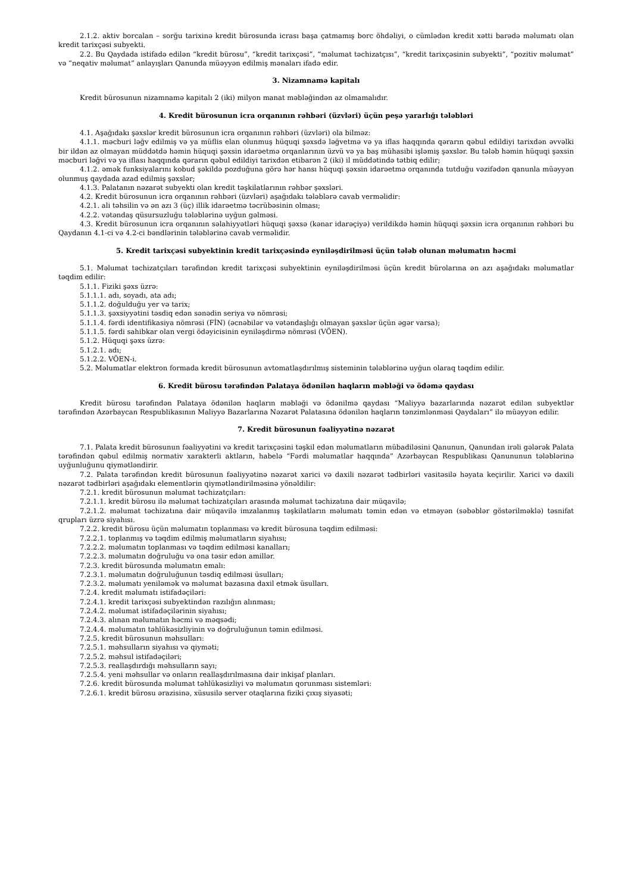2.1.2. aktiv borcalan – sorğu tarixinə kredit bürosunda icrası başa çatmamış borc öhdəliyi, o cümlədən kredit xətti barədə məlumatı olan kredit tarixçəsi subyekti.
2.2. Bu Qaydada istifadə edilən “kredit bürosu”, “kredit tarixçəsi”, “məlumat təchizatçısı”, “kredit tarixçəsinin subyekti”, “pozitiv məlumat” və “neqativ məlumat” anlayışları Qanunda müəyyən edilmiş mənaları ifadə edir.
3. Nizamnamə kapitalı
Kredit bürosunun nizamnamə kapitalı 2 (iki) milyon manat məbləğindən az olmamalıdır.
4. Kredit bürosunun icra orqanının rəhbəri (üzvləri) üçün peşə yararlığı tələbləri
4.1. Aşağıdakı şəxslər kredit bürosunun icra orqanının rəhbəri (üzvləri) ola bilməz:
4.1.1. məcburi ləğv edilmiş və ya müflis elan olunmuş hüquqi şəxsdə ləğvetmə və ya iflas haqqında qərarın qəbul edildiyi tarixdən əvvəlki bir ildən az olmayan müddətdə həmin hüquqi şəxsin idarəetmə orqanlarının üzvü və ya baş mühasibi işləmiş şəxslər. Bu tələb həmin hüquqi şəxsin məcburi ləğvi və ya iflası haqqında qərarın qəbul edildiyi tarixdən etibarən 2 (iki) il müddətində tətbiq edilir;
4.1.2. əmək funksiyalarını kobud şəkildə pozduğuna görə hər hansı hüquqi şəxsin idarəetmə orqanında tutduğu vəzifədən qanunla müəyyən olunmuş qaydada azad edilmiş şəxslər;
4.1.3. Palatanın nəzarət subyekti olan kredit təşkilatlarının rəhbər şəxsləri.
4.2. Kredit bürosunun icra orqanının rəhbəri (üzvləri) aşağıdakı tələblərə cavab verməlidir:
4.2.1. ali təhsilin və ən azı 3 (üç) illik idarəetmə təcrübəsinin olması;
4.2.2. vətəndaş qüsursuzluğu tələblərinə uyğun gəlməsi.
4.3. Kredit bürosunun icra orqanının səlahiyyətləri hüquqi şəxsə (kənar idarəçiyə) verildikdə həmin hüquqi şəxsin icra orqanının rəhbəri bu Qaydanın 4.1-ci və 4.2-ci bəndlərinin tələblərinə cavab verməlidir.
5. Kredit tarixçəsi subyektinin kredit tarixçəsində eyniləşdirilməsi üçün tələb olunan məlumatın həcmi
5.1. Məlumat təchizatçıları tərəfindən kredit tarixçəsi subyektinin eyniləşdirilməsi üçün kredit bürolarına ən azı aşağıdakı məlumatlar təqdim edilir:
5.1.1. Fiziki şəxs üzrə:
5.1.1.1. adı, soyadı, ata adı;
5.1.1.2. doğulduğu yer və tarix;
5.1.1.3. şəxsiyyətini təsdiq edən sənədin seriya və nömrəsi;
5.1.1.4. fərdi identifikasiya nömrəsi (FİN) (əcnəbilər və vətəndaşlığı olmayan şəxslər üçün əgər varsa);
5.1.1.5. fərdi sahibkar olan vergi ödəyicisinin eyniləşdirmə nömrəsi (VÖEN).
5.1.2. Hüquqi şəxs üzrə:
5.1.2.1. adı;
5.1.2.2. VÖEN-i.
5.2. Məlumatlar elektron formada kredit bürosunun avtomatlaşdırılmış sisteminin tələblərinə uyğun olaraq təqdim edilir.
6. Kredit bürosu tərəfindən Palataya ödənilən haqların məbləği və ödəmə qaydası
Kredit bürosu tərəfindən Palataya ödənilən haqların məbləği və ödənilmə qaydası “Maliyyə bazarlarında nəzarət edilən subyektlər tərəfindən Azərbaycan Respublikasının Maliyyə Bazarlarına Nəzarət Palatasına ödənilən haqların tənzimlənməsi Qaydaları” ilə müəyyən edilir.
7. Kredit bürosunun fəaliyyətinə nəzarət
7.1. Palata kredit bürosunun fəaliyyətini və kredit tarixçəsini təşkil edən məlumatların mübadiləsini Qanunun, Qanundan irəli gələrək Palata tərəfindən qəbul edilmiş normativ xarakterli aktların, habelə “Fərdi məlumatlar haqqında” Azərbaycan Respublikası Qanununun tələblərinə uyğunluğunu qiymətləndirir.
7.2. Palata tərəfindən kredit bürosunun fəaliyyətinə nəzarət xarici və daxili nəzarət tədbirləri vasitəsilə həyata keçirilir. Xarici və daxili nəzarət tədbirləri aşağıdakı elementlərin qiymətləndirilməsinə yönəldilir:
7.2.1. kredit bürosunun məlumat təchizatçıları:
7.2.1.1. kredit bürosu ilə məlumat təchizatçıları arasında məlumat təchizatına dair müqavilə;
7.2.1.2. məlumat təchizatına dair müqavilə imzalanmış təşkilatların məlumatı təmin edən və etməyən (səbəblər göstərilməklə) təsnifat qrupları üzrə siyahısı.
7.2.2. kredit bürosu üçün məlumatın toplanması və kredit bürosuna təqdim edilməsi:
7.2.2.1. toplanmış və təqdim edilmiş məlumatların siyahısı;
7.2.2.2. məlumatın toplanması və təqdim edilməsi kanalları;
7.2.2.3. məlumatın doğruluğu və ona təsir edən amillər.
7.2.3. kredit bürosunda məlumatın emalı:
7.2.3.1. məlumatın doğruluğunun təsdiq edilməsi üsulları;
7.2.3.2. məlumatı yeniləmək və məlumat bazasına daxil etmək üsulları.
7.2.4. kredit məlumatı istifadəçiləri:
7.2.4.1. kredit tarixçəsi subyektindən razılığın alınması;
7.2.4.2. məlumat istifadəçilərinin siyahısı;
7.2.4.3. alınan məlumatın həcmi və məqsədi;
7.2.4.4. məlumatın təhlükəsizliyinin və doğruluğunun təmin edilməsi.
7.2.5. kredit bürosunun məhsulları:
7.2.5.1. məhsulların siyahısı və qiyməti;
7.2.5.2. məhsul istifadəçiləri;
7.2.5.3. reallaşdırdığı məhsulların sayı;
7.2.5.4. yeni məhsullar və onların reallaşdırılmasına dair inkişaf planları.
7.2.6. kredit bürosunda məlumat təhlükəsizliyi və məlumatın qorunması sistemləri:
7.2.6.1. kredit bürosu ərazisinə, xüsusilə server otaqlarına fiziki çıxış siyasəti;